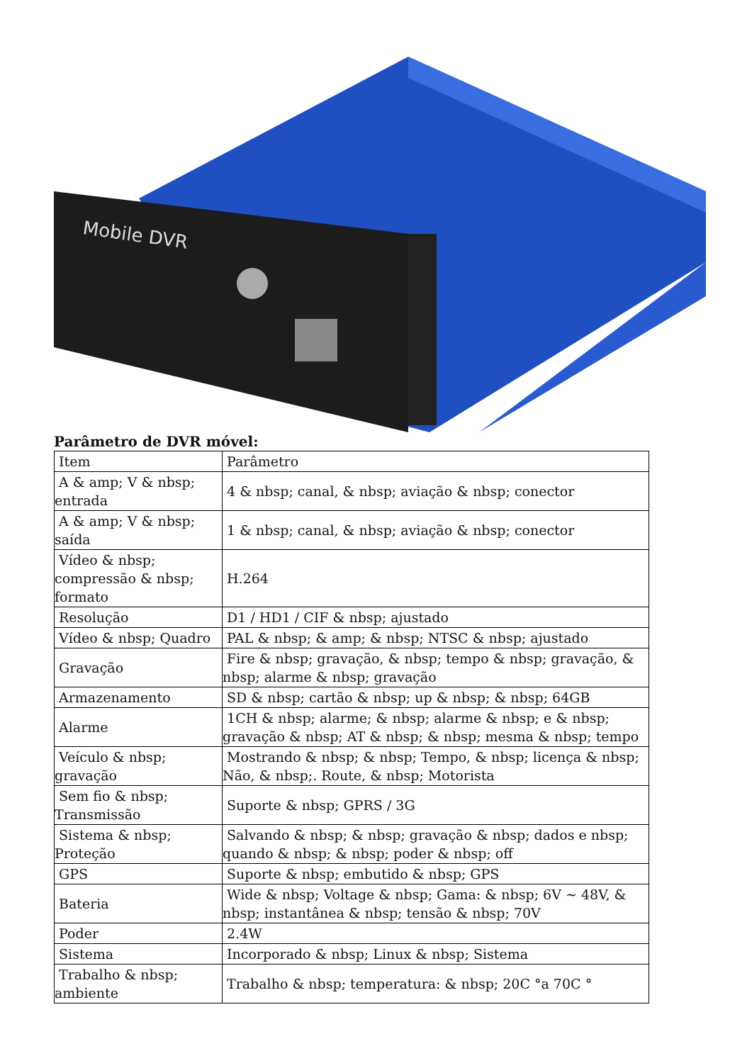Mobile DVR
Parâmetro de DVR móvel:
| Item | Parâmetro |
| A & amp; V & nbsp; entrada | 4 & nbsp; canal, & nbsp; aviação & nbsp; conector |
| A & amp; V & nbsp; saída | 1 & nbsp; canal, & nbsp; aviação & nbsp; conector |
| Vídeo & nbsp; compressão & nbsp; formato | H.264 |
| Resolução | D1 / HD1 / CIF & nbsp; ajustado |
| Vídeo & nbsp; Quadro | PAL & nbsp; & amp; & nbsp; NTSC & nbsp; ajustado |
| Gravação | Fire & nbsp; gravação, & nbsp; tempo & nbsp; gravação, & nbsp; alarme & nbsp; gravação |
| Armazenamento | SD & nbsp; cartão & nbsp; up & nbsp; & nbsp; 64GB |
| Alarme | 1CH & nbsp; alarme; & nbsp; alarme & nbsp; e & nbsp; gravação & nbsp; AT & nbsp; & nbsp; mesma & nbsp; tempo |
| Veículo & nbsp; gravação | Mostrando & nbsp; & nbsp; Tempo, & nbsp; licença & nbsp; Não, & nbsp;. Route, & nbsp; Motorista |
| Sem fio & nbsp; Transmissão | Suporte & nbsp; GPRS / 3G |
| Sistema & nbsp; Proteção | Salvando & nbsp; & nbsp; gravação & nbsp; dados e nbsp; quando & nbsp; & nbsp; poder & nbsp; off |
| GPS | Suporte & nbsp; embutido & nbsp; GPS |
| Bateria | Wide & nbsp; Voltage & nbsp; Gama: & nbsp; 6V ~ 48V, & nbsp; instantânea & nbsp; tensão & nbsp; 70V |
| Poder | 2.4W |
| Sistema | Incorporado & nbsp; Linux & nbsp; Sistema |
| Trabalho & nbsp; ambiente | Trabalho & nbsp; temperatura: & nbsp; 20C °a 70C ° |